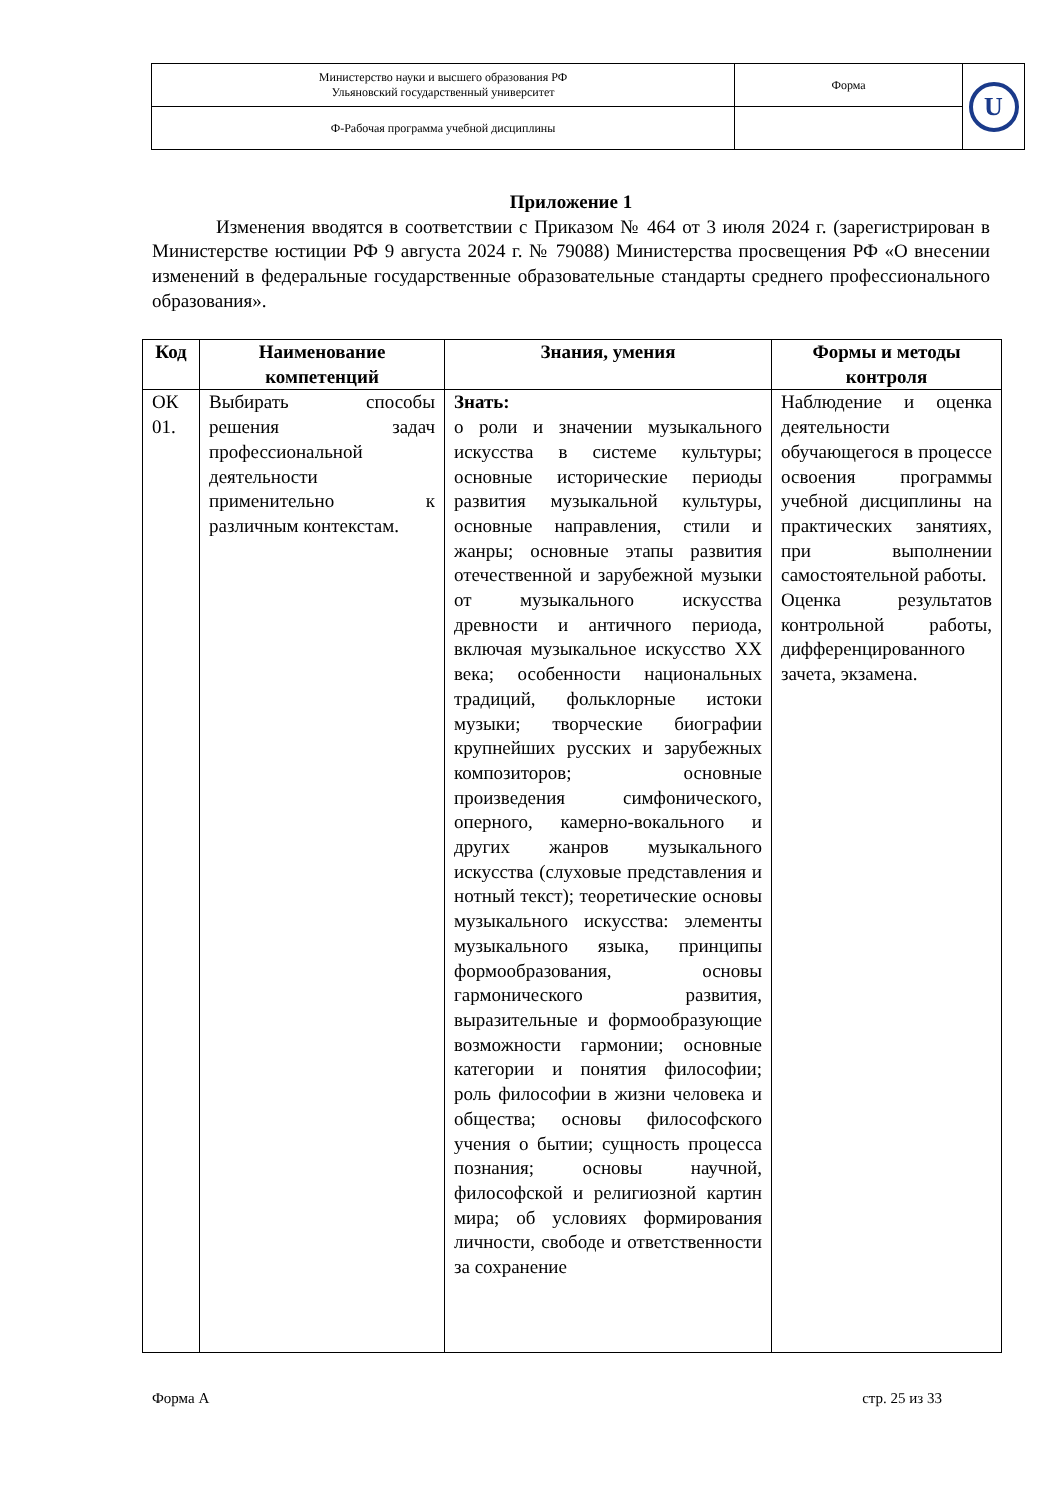| Министерство науки и высшего образования РФ Ульяновский государственный университет | Форма | U |
| Ф-Рабочая программа учебной дисциплины | | |
Приложение 1
Изменения вводятся в соответствии с Приказом № 464 от 3 июля 2024 г. (зарегистрирован в Министерстве юстиции РФ 9 августа 2024 г. № 79088) Министерства просвещения РФ «О внесении изменений в федеральные государственные образовательные стандарты среднего профессионального образования».
| Код | Наименование компетенций | Знания, умения | Формы и методы контроля |
| --- | --- | --- | --- |
| ОК 01. | Выбирать способы решения задач профессиональной деятельности применительно к различным контекстам. | Знать: о роли и значении музыкального искусства в системе культуры; основные исторические периоды развития музыкальной культуры, основные направления, стили и жанры; основные этапы развития отечественной и зарубежной музыки от музыкального искусства древности и античного периода, включая музыкальное искусство XX века; особенности национальных традиций, фольклорные истоки музыки; творческие биографии крупнейших русских и зарубежных композиторов; основные произведения симфонического, оперного, камерно-вокального и других жанров музыкального искусства (слуховые представления и нотный текст); теоретические основы музыкального искусства: элементы музыкального языка, принципы формообразования, основы гармонического развития, выразительные и формообразующие возможности гармонии; основные категории и понятия философии; роль философии в жизни человека и общества; основы философского учения о бытии; сущность процесса познания; основы научной, философской и религиозной картин мира; об условиях формирования личности, свободе и ответственности за сохранение | Наблюдение и оценка деятельности обучающегося в процессе освоения программы учебной дисциплины на практических занятиях, при выполнении самостоятельной работы. Оценка результатов контрольной работы, дифференцированного зачета, экзамена. |
Форма А стр. 25 из 33